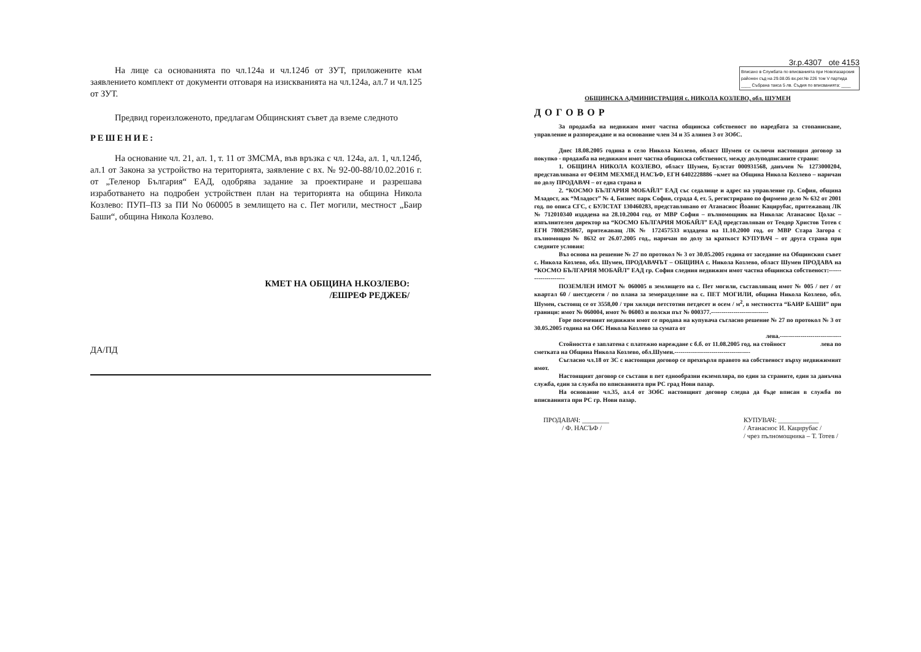На лице са основанията по чл.124а и чл.124б от ЗУТ, приложените към заявлението комплект от документи отговаря на изискванията на чл.124а, ал.7 и чл.125 от ЗУТ.
Предвид гореизложеното, предлагам Общинският съвет да вземе следното
РЕШЕНИЕ:
На основание чл. 21, ал. 1, т. 11 от ЗМСМА, във връзка с чл. 124а, ал. 1, чл.124б, ал.1 от Закона за устройство на територията, заявление с вх. № 92-00-88/10.02.2016 г. от „Теленор България“ ЕАД, одобрява задание за проектиране и разрешава изработването на подробен устройствен план на територията на община Никола Козлево: ПУП–ПЗ за ПИ No 060005 в землището на с. Пет могили, местност „Баир Баши“, община Никола Козлево.
КМЕТ НА ОБЩИНА Н.КОЗЛЕВО:
/ЕШРЕФ РЕДЖЕБ/
ДА/ПД
3г.р.4307 ote 4153
Вписано в Службата по вписванията при Новопазарския районен съд на 29.08.05 вх.рег.№ 226 том V партида ____ Събрана такса 5 лв. Съдия по вписванията: ____
ОБЩИНСКА АДМИНИСТРАЦИЯ с. НИКОЛА КОЗЛЕВО, обл. ШУМЕН
ДОГОВОР
За продажба на недвижим имот частна общинска собственост по наредбата за стопанисване, управление и разпореждане и на основание член 34 и 35 алинея 3 от ЗОбС.
Днес 18.08.2005 година в село Никола Козлево, област Шумен се сключи настоящия договор за покупко - продажба на недвижим имот частна общинска собственост, между долуподписаните страни:
1. ОБЩИНА НИКОЛА КОЗЛЕВО, област Шумен, Булстат 000931568, данъчен № 1273000204, представлявана от ФЕИМ МЕХМЕД НАСЪФ, ЕГН 6402228886 –кмет на Община Никола Козлево – наричан по долу ПРОДАВАЧ – от една страна и
2. “КОСМО БЪЛГАРИЯ МОБАЙЛ” ЕАД със седалище и адрес на управление гр. София, община Младост, жк “Младост” № 4, Бизнес парк София, сграда 4, ет. 5, регистрирано по фирмено дело № 632 от 2001 год. по описа СГС, с БУЛСТАТ 130460283, представлявано от Атанасиос Йоанис Кацирубас, притежаващ ЛК № 712010340 издадена на 28.10.2004 год. от МВР София – пълномощник на Николас Атанасиос Цолас – изпълнителен директор на “КОСМО БЪЛГАРИЯ МОБАЙЛ” ЕАД представляван от Теодор Христов Тотев с ЕГН 7808295867, притежаващ ЛК № 172457533 издадена на 11.10.2000 год. от МВР Стара Загора с пълномощно № 8632 от 26.07.2005 год., наричан по долу за краткост КУПУВАЧ – от друга страна при следните условия:
Въз основа на решение № 27 по протокол № 3 от 30.05.2005 година от заседание на Общинския съвет с. Никола Козлево, обл. Шумен, ПРОДАВАЧЪТ – ОБЩИНА с. Никола Козлево, област Шумен ПРОДАВА на “КОСМО БЪЛГАРИЯ МОБАЙЛ” ЕАД гр. София следния недвижим имот частна общинска собственост:---------------------
ПОЗЕМЛЕН ИМОТ № 060005 в землището на с. Пет могили, съставляващ имот № 005 / пет / от квартал 60 / шестдесети / по плана за земеразделяне на с. ПЕТ МОГИЛИ, община Никола Козлево, обл. Шумен, състоящ се от 3558,00 / три хиляди петстотин петдесет и осем / м<sup>2</sup>, в местността “БАИР БАШИ” при граници: имот № 060004, имот № 06003 и полски път № 000377.----------------------------
Горе посоченият недвижим имот се продава на купувача съгласно решение № 27 по протокол № 3 от 30.05.2005 година на ОбС Никола Козлево за сумата от
лева.------------------------------
Стойността е заплатена с платежно нареждане с б.б. от 11.08.2005 год. на стойност лева по
сметката на Община Никола Козлево, обл.Шумен.-------------------------------------
Съгласно чл.18 от ЗС с настоящия договор се прехвърля правото на собственост върху недвижимият имот.
Настоящият договор се състави в пет еднообразни екземпляра, по един за страните, един за данъчна служба, един за служба по вписванията при РС град Нови пазар.
На основание чл.35, ал.4 от ЗОбС настоящият договор следва да бъде вписан в служба по вписванията при РС гр. Нови пазар.
ПРОДАВАЧ: ________
/ Ф. НАСЪФ /
КУПУВАЧ: ____________
/ Атанасиос И. Кацирубас /
/ чрез пълномощника – Т. Тотев /